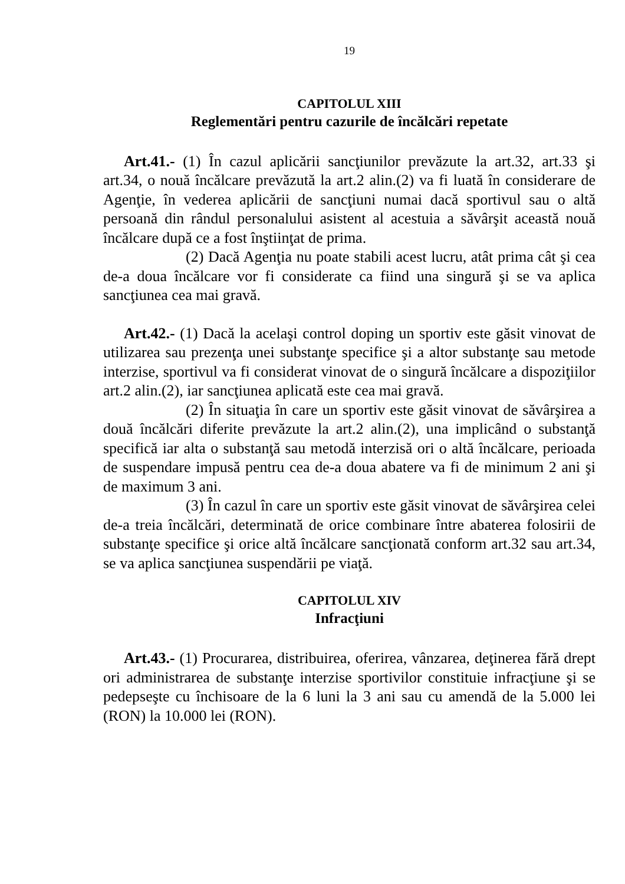19
CAPITOLUL XIII
Reglementări pentru cazurile de încălcări repetate
Art.41.- (1) În cazul aplicării sancţiunilor prevăzute la art.32, art.33 şi art.34, o nouă încălcare prevăzută la art.2 alin.(2) va fi luată în considerare de Agenţie, în vederea aplicării de sancţiuni numai dacă sportivul sau o altă persoană din rândul personalului asistent al acestuia a săvârşit această nouă încălcare după ce a fost înştiinţat de prima.
(2) Dacă Agenţia nu poate stabili acest lucru, atât prima cât şi cea de-a doua încălcare vor fi considerate ca fiind una singură şi se va aplica sancţiunea cea mai gravă.
Art.42.- (1) Dacă la acelaşi control doping un sportiv este găsit vinovat de utilizarea sau prezenţa unei substanţe specifice şi a altor substanţe sau metode interzise, sportivul va fi considerat vinovat de o singură încălcare a dispoziţiilor art.2 alin.(2), iar sancţiunea aplicată este cea mai gravă.
(2) În situaţia în care un sportiv este găsit vinovat de săvârşirea a două încălcări diferite prevăzute la art.2 alin.(2), una implicând o substanţă specifică iar alta o substanţă sau metodă interzisă ori o altă încălcare, perioada de suspendare impusă pentru cea de-a doua abatere va fi de minimum 2 ani şi de maximum 3 ani.
(3) În cazul în care un sportiv este găsit vinovat de săvârşirea celei de-a treia încălcări, determinată de orice combinare între abaterea folosirii de substanţe specifice şi orice altă încălcare sancţionată conform art.32 sau art.34, se va aplica sancţiunea suspendării pe viaţă.
CAPITOLUL XIV
Infracţiuni
Art.43.- (1) Procurarea, distribuirea, oferirea, vânzarea, deţinerea fără drept ori administrarea de substanţe interzise sportivilor constituie infracţiune şi se pedepseşte cu închisoare de la 6 luni la 3 ani sau cu amendă de la 5.000 lei (RON) la 10.000 lei (RON).